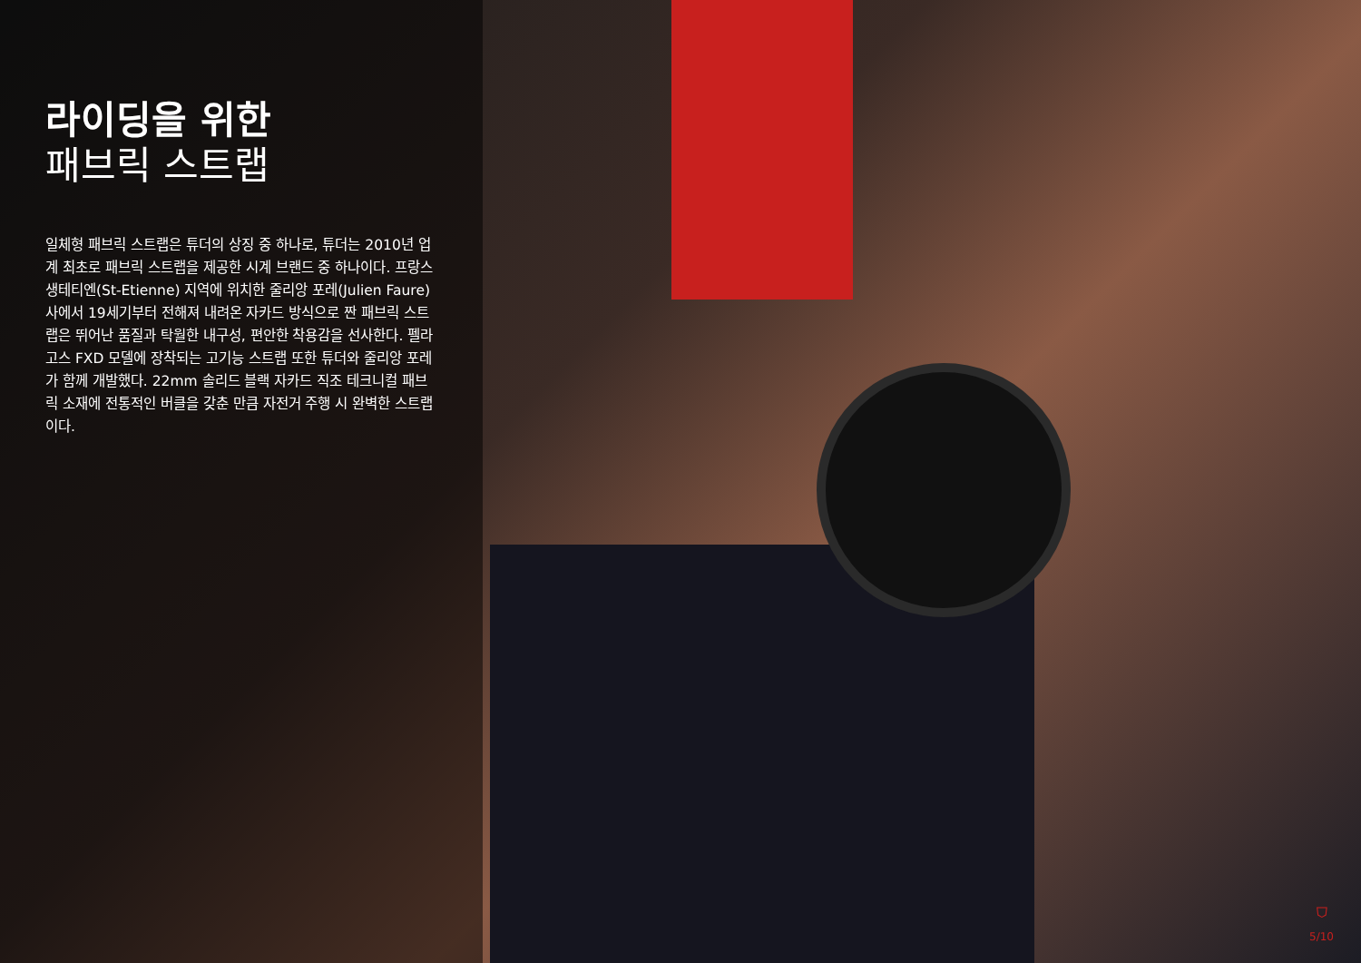라이딩을 위한
패브릭 스트랩
일체형 패브릭 스트랩은 튜더의 상징 중 하나로, 튜더는 2010년 업계 최초로 패브릭 스트랩을 제공한 시계 브랜드 중 하나이다. 프랑스 생테티엔(St-Etienne) 지역에 위치한 줄리앙 포레(Julien Faure) 사에서 19세기부터 전해져 내려온 자카드 방식으로 짠 패브릭 스트랩은 뛰어난 품질과 탁월한 내구성, 편안한 착용감을 선사한다. 펠라고스 FXD 모델에 장착되는 고기능 스트랩 또한 튜더와 줄리앙 포레가 함께 개발했다. 22mm 솔리드 블랙 자카드 직조 테크니컬 패브릭 소재에 전통적인 버클을 갖춘 만큼 자전거 주행 시 완벽한 스트랩이다.
⛉
5/10